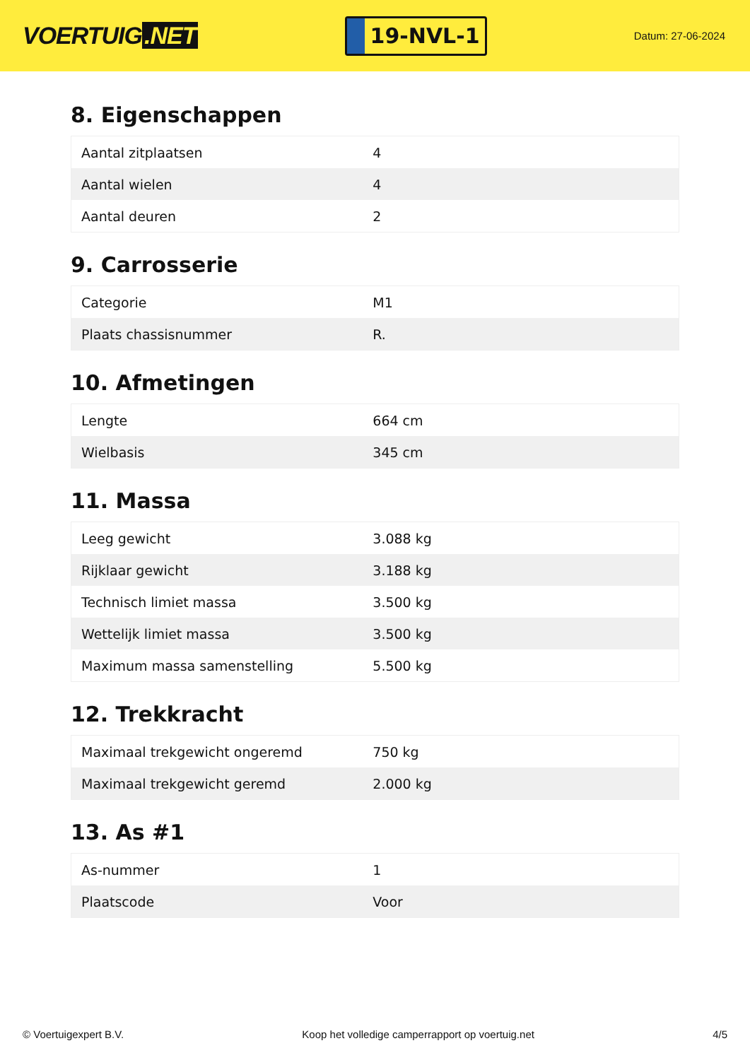VOERTUIG.NET
19-NVL-1
Datum: 27-06-2024
8. Eigenschappen
| Aantal zitplaatsen | 4 |
| Aantal wielen | 4 |
| Aantal deuren | 2 |
9. Carrosserie
| Categorie | M1 |
| Plaats chassisnummer | R. |
10. Afmetingen
| Lengte | 664 cm |
| Wielbasis | 345 cm |
11. Massa
| Leeg gewicht | 3.088 kg |
| Rijklaar gewicht | 3.188 kg |
| Technisch limiet massa | 3.500 kg |
| Wettelijk limiet massa | 3.500 kg |
| Maximum massa samenstelling | 5.500 kg |
12. Trekkracht
| Maximaal trekgewicht ongeremd | 750 kg |
| Maximaal trekgewicht geremd | 2.000 kg |
13. As #1
| As-nummer | 1 |
| Plaatscode | Voor |
© Voertuigexpert B.V. Koop het volledige camperrapport op voertuig.net 4/5